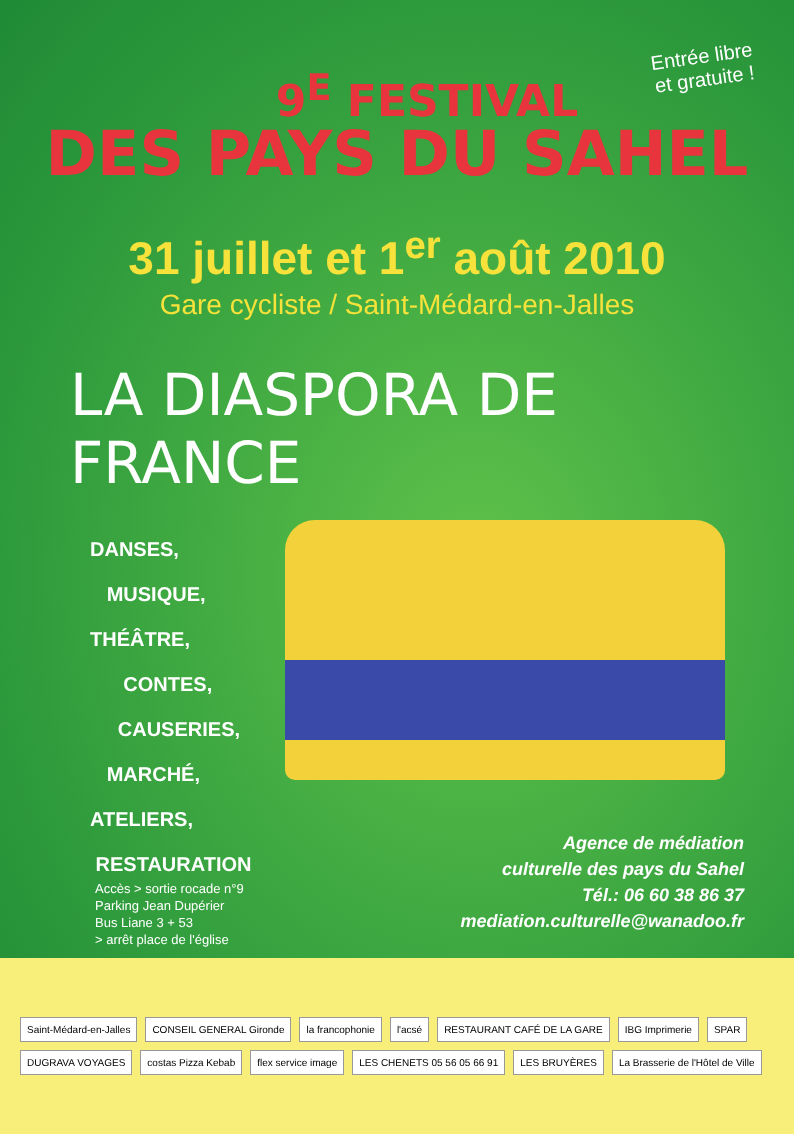Entrée libre
et gratuite !
9<sup>E</sup> FESTIVAL
DES PAYS DU SAHEL
31 juillet et 1<sup>er</sup> août 2010
Gare cycliste / Saint-Médard-en-Jalles
LA DIASPORA DE FRANCE
DANSES,
MUSIQUE,
THÉÂTRE,
CONTES,
CAUSERIES,
MARCHÉ,
ATELIERS,
RESTAURATION
Agence de médiation
culturelle des pays du Sahel
Tél.: 06 60 38 86 37
mediation.culturelle@wanadoo.fr
Accès > sortie rocade n°9
Parking Jean Dupérier
Bus Liane 3 + 53
> arrêt place de l'église
Saint-Médard-en-Jalles CONSEIL GENERAL Gironde la francophonie l'acsé RESTAURANT CAFÉ DE LA GARE IBG Imprimerie SPAR DUGRAVA VOYAGES costas Pizza Kebab flex service image LES CHENETS 05 56 05 66 91 LES BRUYÈRES La Brasserie de l'Hôtel de Ville